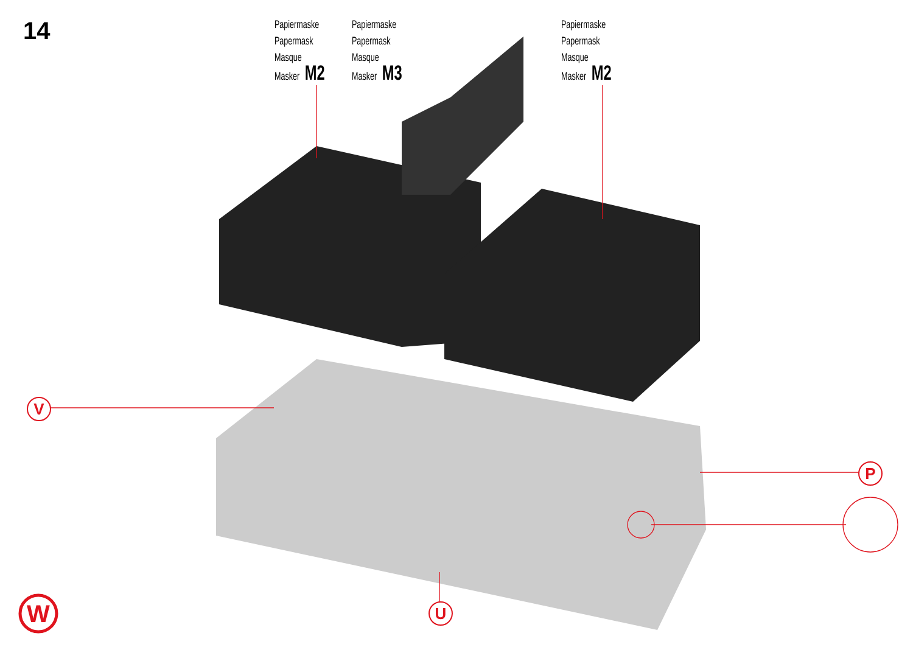14
W
Papiermaske
Papermask
Masque
Masker M2
Papiermaske
Papermask
Masque
Masker M3
Papiermaske
Papermask
Masque
Masker M2
V
P
U